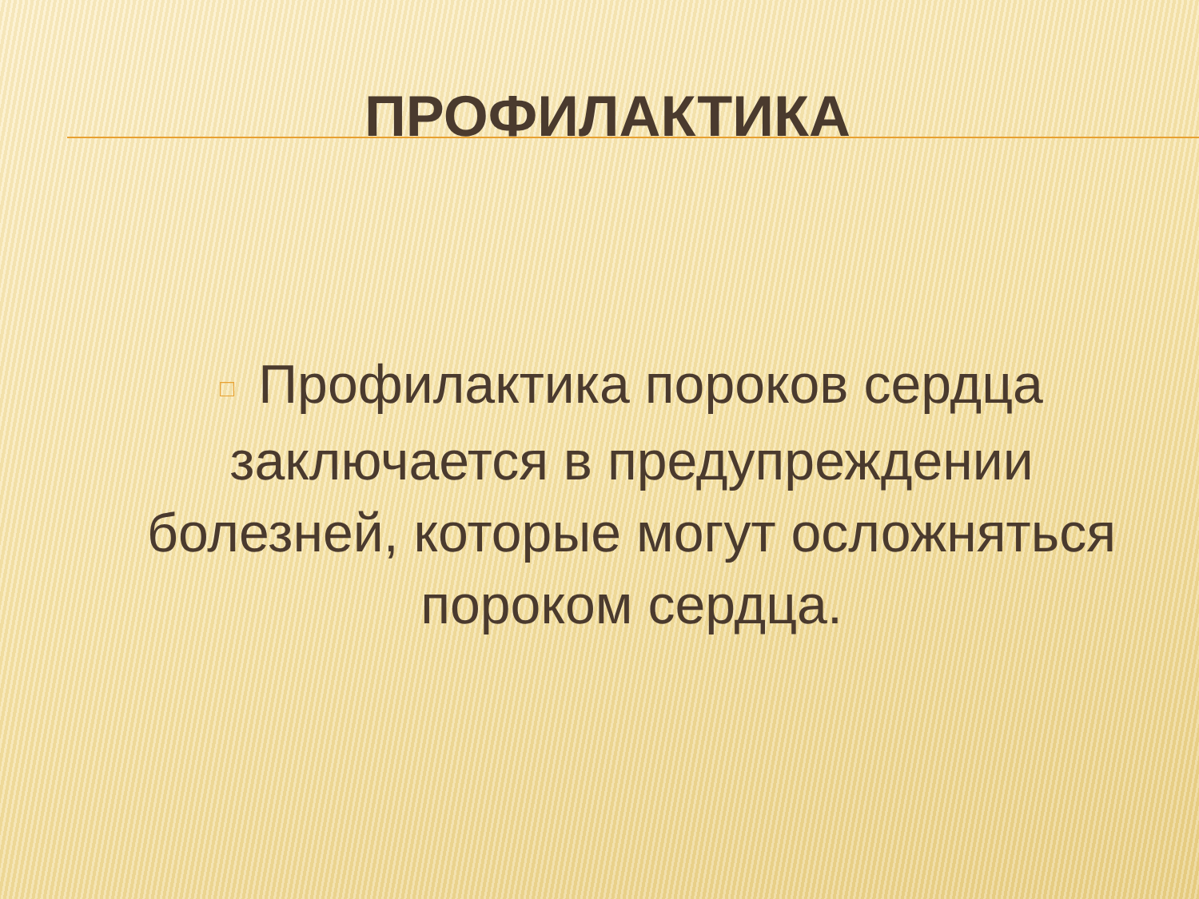ПРОФИЛАКТИКА
□ Профилактика пороков сердца заключается в предупреждении болезней, которые могут осложняться пороком сердца.